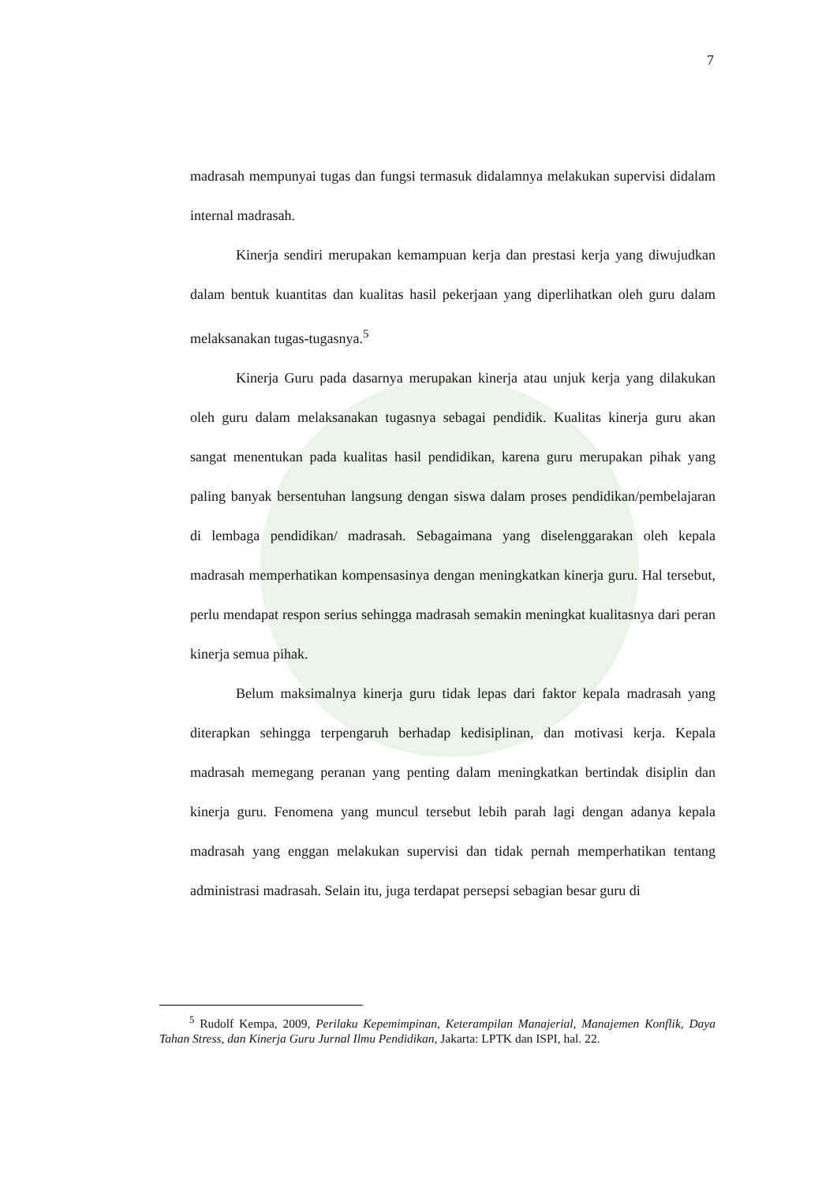7
madrasah mempunyai tugas dan fungsi termasuk didalamnya melakukan supervisi didalam internal madrasah.
Kinerja sendiri merupakan kemampuan kerja dan prestasi kerja yang diwujudkan dalam bentuk kuantitas dan kualitas hasil pekerjaan yang diperlihatkan oleh guru dalam melaksanakan tugas-tugasnya.<sup>5</sup>
Kinerja Guru pada dasarnya merupakan kinerja atau unjuk kerja yang dilakukan oleh guru dalam melaksanakan tugasnya sebagai pendidik. Kualitas kinerja guru akan sangat menentukan pada kualitas hasil pendidikan, karena guru merupakan pihak yang paling banyak bersentuhan langsung dengan siswa dalam proses pendidikan/pembelajaran di lembaga pendidikan/ madrasah. Sebagaimana yang diselenggarakan oleh kepala madrasah memperhatikan kompensasinya dengan meningkatkan kinerja guru. Hal tersebut, perlu mendapat respon serius sehingga madrasah semakin meningkat kualitasnya dari peran kinerja semua pihak.
Belum maksimalnya kinerja guru tidak lepas dari faktor kepala madrasah yang diterapkan sehingga terpengaruh berhadap kedisiplinan, dan motivasi kerja. Kepala madrasah memegang peranan yang penting dalam meningkatkan bertindak disiplin dan kinerja guru. Fenomena yang muncul tersebut lebih parah lagi dengan adanya kepala madrasah yang enggan melakukan supervisi dan tidak pernah memperhatikan tentang administrasi madrasah. Selain itu, juga terdapat persepsi sebagian besar guru di
<sup>5</sup> Rudolf Kempa, 2009, Perilaku Kepemimpinan, Keterampilan Manajerial, Manajemen Konflik, Daya Tahan Stress, dan Kinerja Guru Jurnal Ilmu Pendidikan, Jakarta: LPTK dan ISPI, hal. 22.